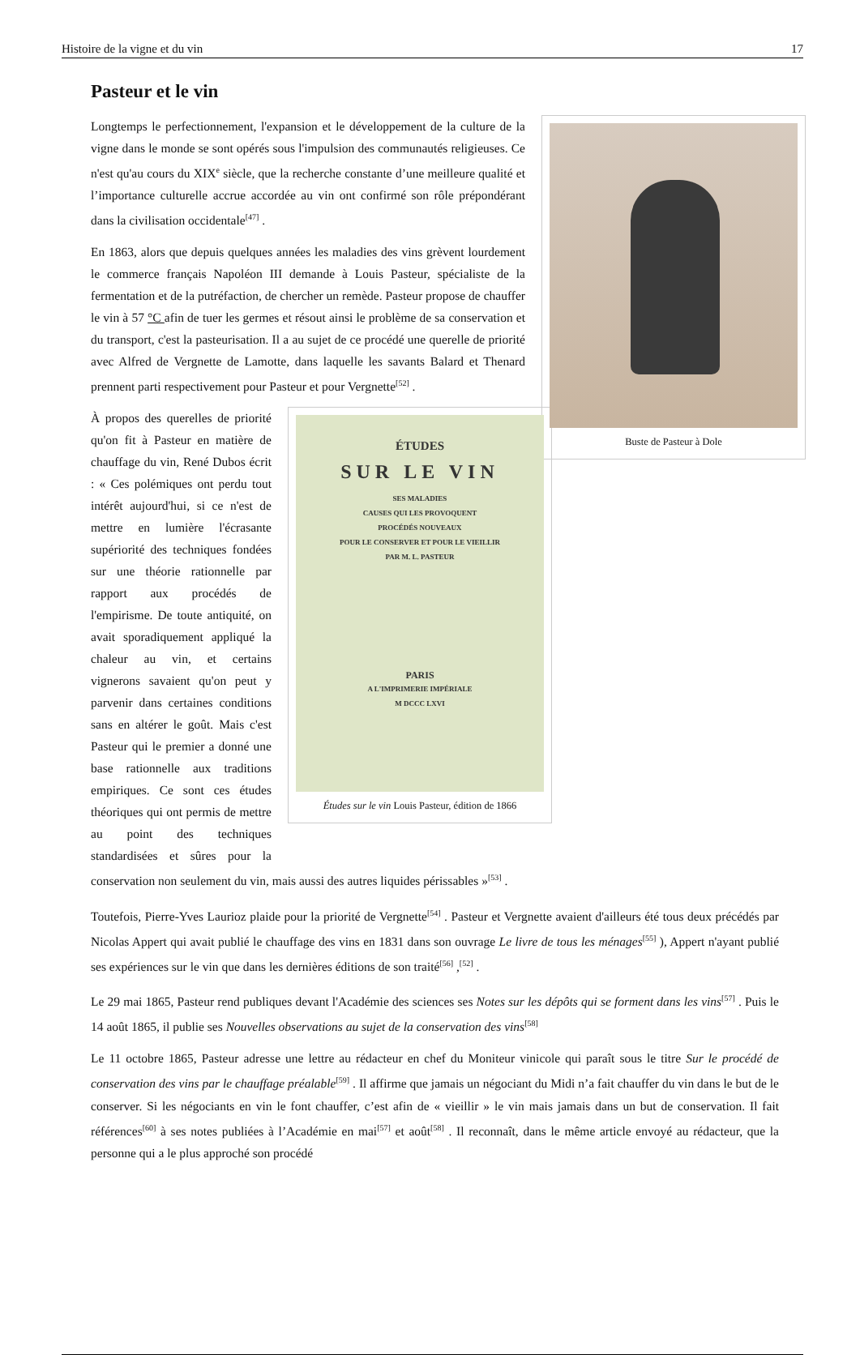Histoire de la vigne et du vin 17
Pasteur et le vin
Buste de Pasteur à Dole
Longtemps le perfectionnement, l'expansion et le développement de la culture de la vigne dans le monde se sont opérés sous l'impulsion des communautés religieuses. Ce n'est qu'au cours du XIX<sup>e</sup> siècle, que la recherche constante d’une meilleure qualité et l’importance culturelle accrue accordée au vin ont confirmé son rôle prépondérant dans la civilisation occidentale<sup>[47]</sup> .
En 1863, alors que depuis quelques années les maladies des vins grèvent lourdement le commerce français Napoléon III demande à Louis Pasteur, spécialiste de la fermentation et de la putréfaction, de chercher un remède. Pasteur propose de chauffer le vin à 57 °C afin de tuer les germes et résout ainsi le problème de sa conservation et du transport, c'est la pasteurisation. Il a au sujet de ce procédé une querelle de priorité avec Alfred de Vergnette de Lamotte, dans laquelle les savants Balard et Thenard prennent parti respectivement pour Pasteur et pour Vergnette<sup>[52]</sup> .
ÉTUDES
SUR LE VIN
SES MALADIES
CAUSES QUI LES PROVOQUENT
PROCÉDÉS NOUVEAUX
POUR LE CONSERVER ET POUR LE VIEILLIR
PAR M. L. PASTEUR
PARIS
A L'IMPRIMERIE IMPÉRIALE
M DCCC LXVI
Études sur le vin Louis Pasteur, édition de 1866
À propos des querelles de priorité qu'on fit à Pasteur en matière de chauffage du vin, René Dubos écrit : « Ces polémiques ont perdu tout intérêt aujourd'hui, si ce n'est de mettre en lumière l'écrasante supériorité des techniques fondées sur une théorie rationnelle par rapport aux procédés de l'empirisme. De toute antiquité, on avait sporadiquement appliqué la chaleur au vin, et certains vignerons savaient qu'on peut y parvenir dans certaines conditions sans en altérer le goût. Mais c'est Pasteur qui le premier a donné une base rationnelle aux traditions empiriques. Ce sont ces études théoriques qui ont permis de mettre au point des techniques standardisées et sûres pour la conservation non seulement du vin, mais aussi des autres liquides périssables »<sup>[53]</sup> .
Toutefois, Pierre-Yves Laurioz plaide pour la priorité de Vergnette<sup>[54]</sup> . Pasteur et Vergnette avaient d'ailleurs été tous deux précédés par Nicolas Appert qui avait publié le chauffage des vins en 1831 dans son ouvrage Le livre de tous les ménages<sup>[55]</sup> ), Appert n'ayant publié ses expériences sur le vin que dans les dernières éditions de son traité<sup>[56]</sup> ,<sup>[52]</sup> .
Le 29 mai 1865, Pasteur rend publiques devant l'Académie des sciences ses Notes sur les dépôts qui se forment dans les vins<sup>[57]</sup> . Puis le 14 août 1865, il publie ses Nouvelles observations au sujet de la conservation des vins<sup>[58]</sup>
Le 11 octobre 1865, Pasteur adresse une lettre au rédacteur en chef du Moniteur vinicole qui paraît sous le titre Sur le procédé de conservation des vins par le chauffage préalable<sup>[59]</sup> . Il affirme que jamais un négociant du Midi n’a fait chauffer du vin dans le but de le conserver. Si les négociants en vin le font chauffer, c’est afin de « vieillir » le vin mais jamais dans un but de conservation. Il fait références<sup>[60]</sup> à ses notes publiées à l’Académie en mai<sup>[57]</sup> et août<sup>[58]</sup> . Il reconnaît, dans le même article envoyé au rédacteur, que la personne qui a le plus approché son procédé